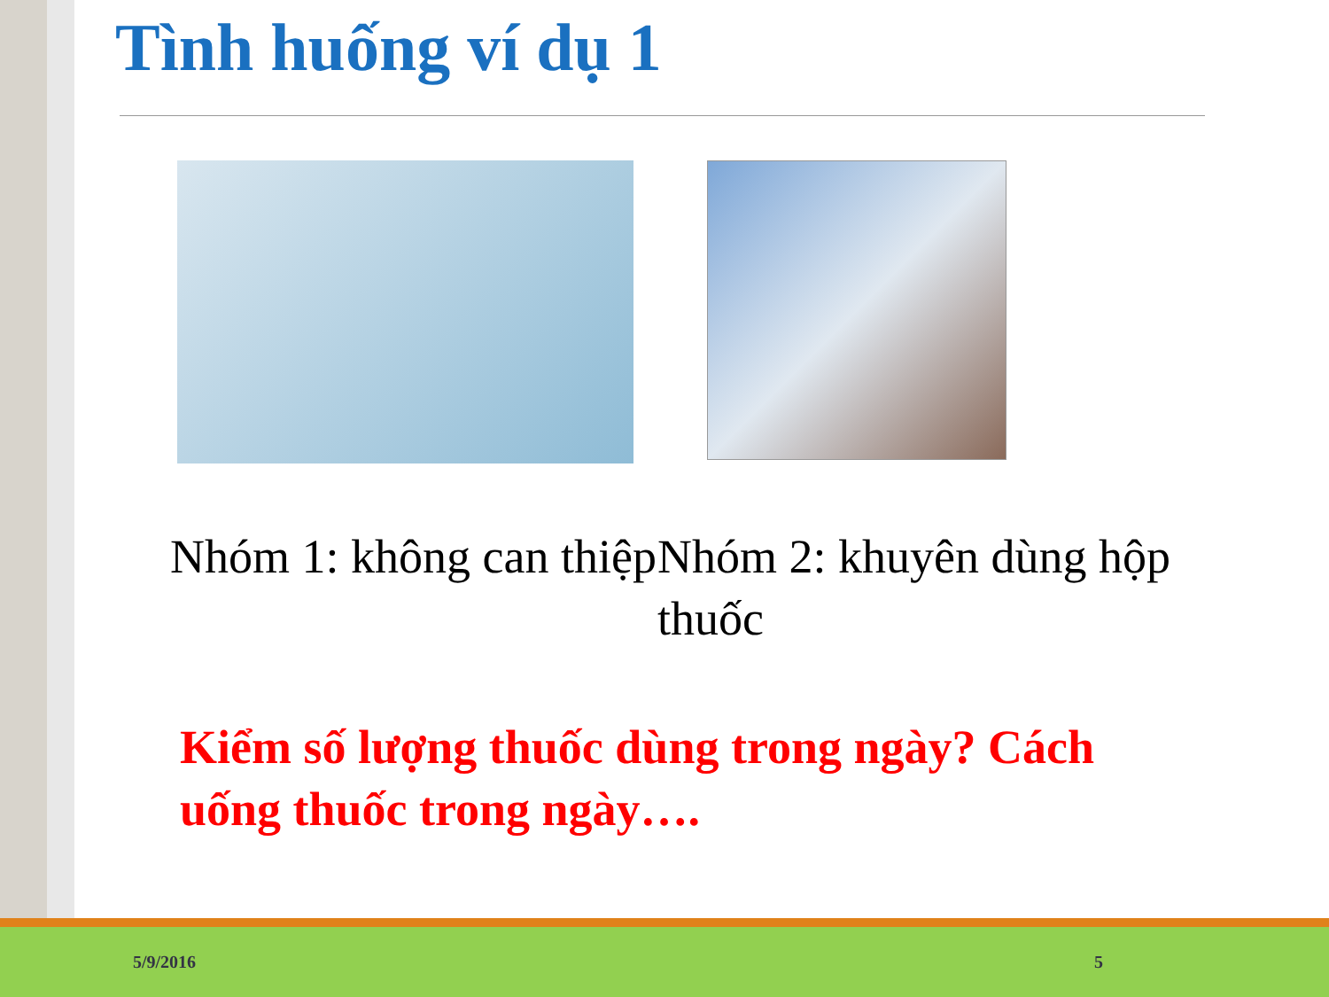Tình huống ví dụ 1
Nhóm 1: không can thiệp
Nhóm 2: khuyên dùng hộp thuốc
Kiểm số lượng thuốc dùng trong ngày? Cách uống thuốc trong ngày….
5/9/2016 5